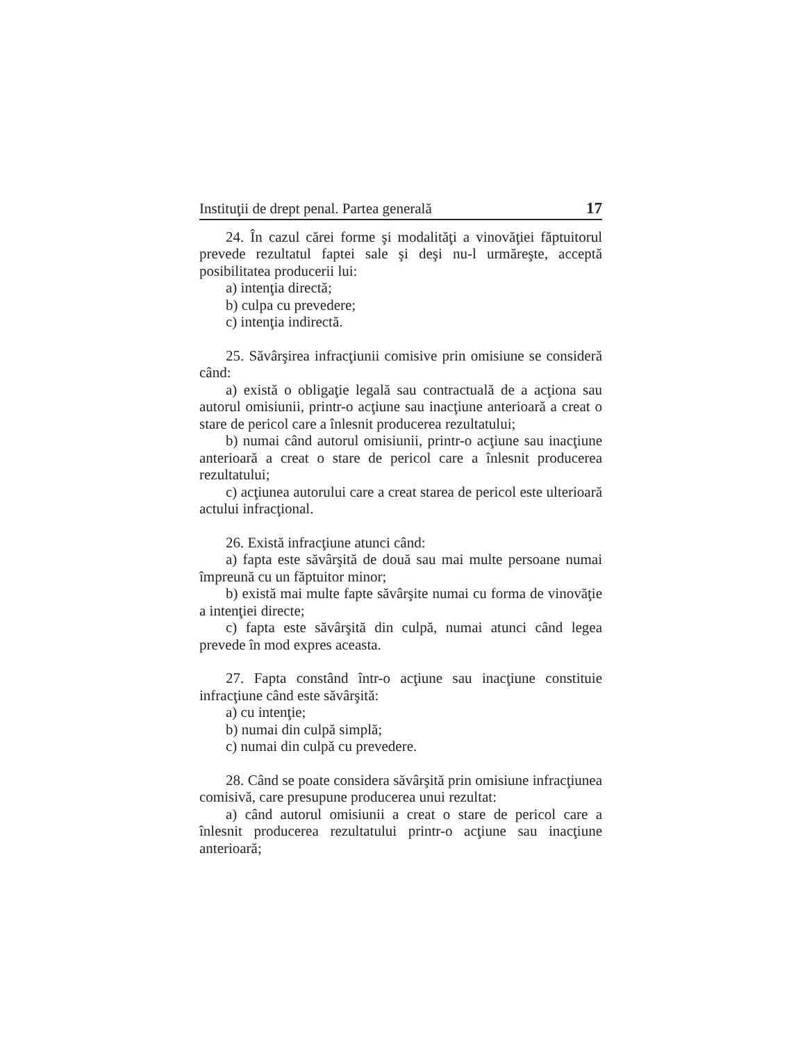Instituţii de drept penal. Partea generală 17
24. În cazul cărei forme şi modalităţi a vinovăţiei făptuitorul prevede rezultatul faptei sale şi deşi nu-l urmăreşte, acceptă posibilitatea producerii lui:
a) intenţia directă;
b) culpa cu prevedere;
c) intenţia indirectă.
25. Săvârşirea infracţiunii comisive prin omisiune se consideră când:
a) există o obligaţie legală sau contractuală de a acţiona sau autorul omisiunii, printr-o acţiune sau inacţiune anterioară a creat o stare de pericol care a înlesnit producerea rezultatului;
b) numai când autorul omisiunii, printr-o acţiune sau inacţiune anterioară a creat o stare de pericol care a înlesnit producerea rezultatului;
c) acţiunea autorului care a creat starea de pericol este ulterioară actului infracţional.
26. Există infracţiune atunci când:
a) fapta este săvârşită de două sau mai multe persoane numai împreună cu un făptuitor minor;
b) există mai multe fapte săvârşite numai cu forma de vinovăţie a intenţiei directe;
c) fapta este săvârşită din culpă, numai atunci când legea prevede în mod expres aceasta.
27. Fapta constând într-o acţiune sau inacţiune constituie infracţiune când este săvârşită:
a) cu intenţie;
b) numai din culpă simplă;
c) numai din culpă cu prevedere.
28. Când se poate considera săvârşită prin omisiune infracţiunea comisivă, care presupune producerea unui rezultat:
a) când autorul omisiunii a creat o stare de pericol care a înlesnit producerea rezultatului printr-o acţiune sau inacţiune anterioară;